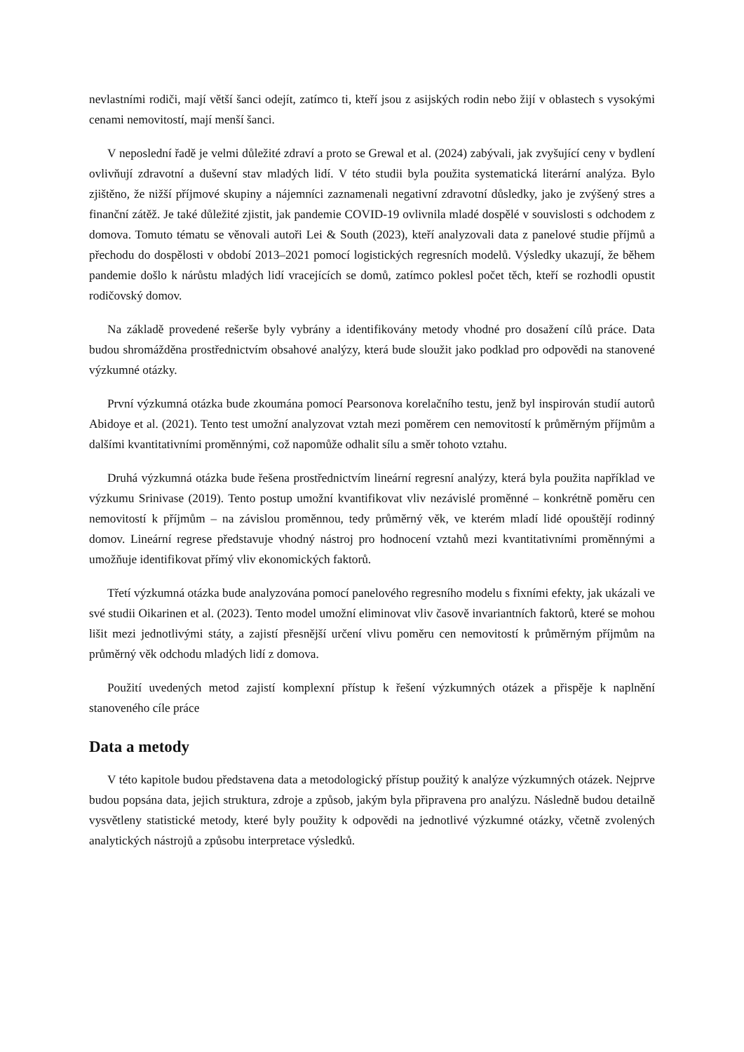nevlastními rodiči, mají větší šanci odejít, zatímco ti, kteří jsou z asijských rodin nebo žijí v oblastech s vysokými cenami nemovitostí, mají menší šanci.
V neposlední řadě je velmi důležité zdraví a proto se Grewal et al. (2024) zabývali, jak zvyšující ceny v bydlení ovlivňují zdravotní a duševní stav mladých lidí. V této studii byla použita systematická literární analýza. Bylo zjištěno, že nižší příjmové skupiny a nájemníci zaznamenali negativní zdravotní důsledky, jako je zvýšený stres a finanční zátěž. Je také důležité zjistit, jak pandemie COVID-19 ovlivnila mladé dospělé v souvislosti s odchodem z domova. Tomuto tématu se věnovali autoři Lei & South (2023), kteří analyzovali data z panelové studie příjmů a přechodu do dospělosti v období 2013–2021 pomocí logistických regresních modelů. Výsledky ukazují, že během pandemie došlo k nárůstu mladých lidí vracejících se domů, zatímco poklesl počet těch, kteří se rozhodli opustit rodičovský domov.
Na základě provedené rešerše byly vybrány a identifikovány metody vhodné pro dosažení cílů práce. Data budou shromážděna prostřednictvím obsahové analýzy, která bude sloužit jako podklad pro odpovědi na stanovené výzkumné otázky.
První výzkumná otázka bude zkoumána pomocí Pearsonova korelačního testu, jenž byl inspirován studií autorů Abidoye et al. (2021). Tento test umožní analyzovat vztah mezi poměrem cen nemovitostí k průměrným příjmům a dalšími kvantitativními proměnnými, což napomůže odhalit sílu a směr tohoto vztahu.
Druhá výzkumná otázka bude řešena prostřednictvím lineární regresní analýzy, která byla použita například ve výzkumu Srinivase (2019). Tento postup umožní kvantifikovat vliv nezávislé proměnné – konkrétně poměru cen nemovitostí k příjmům – na závislou proměnnou, tedy průměrný věk, ve kterém mladí lidé opouštějí rodinný domov. Lineární regrese představuje vhodný nástroj pro hodnocení vztahů mezi kvantitativními proměnnými a umožňuje identifikovat přímý vliv ekonomických faktorů.
Třetí výzkumná otázka bude analyzována pomocí panelového regresního modelu s fixními efekty, jak ukázali ve své studii Oikarinen et al. (2023). Tento model umožní eliminovat vliv časově invariantních faktorů, které se mohou lišit mezi jednotlivými státy, a zajistí přesnější určení vlivu poměru cen nemovitostí k průměrným příjmům na průměrný věk odchodu mladých lidí z domova.
Použití uvedených metod zajistí komplexní přístup k řešení výzkumných otázek a přispěje k naplnění stanoveného cíle práce
Data a metody
V této kapitole budou představena data a metodologický přístup použitý k analýze výzkumných otázek. Nejprve budou popsána data, jejich struktura, zdroje a způsob, jakým byla připravena pro analýzu. Následně budou detailně vysvětleny statistické metody, které byly použity k odpovědi na jednotlivé výzkumné otázky, včetně zvolených analytických nástrojů a způsobu interpretace výsledků.